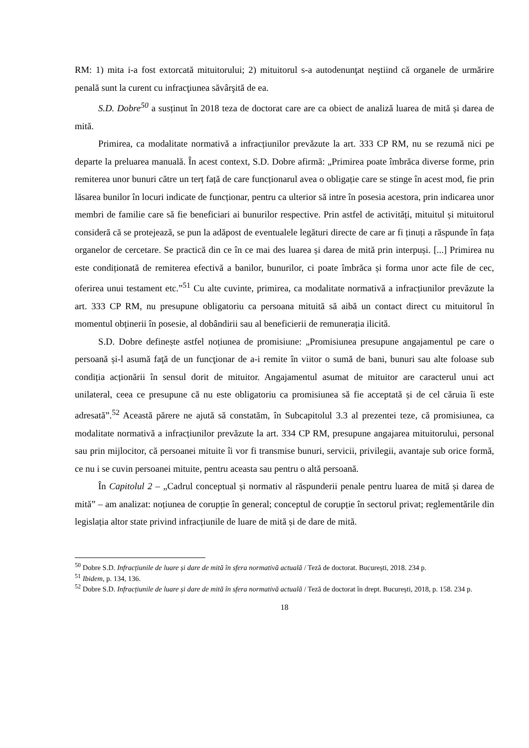RM: 1) mita i-a fost extorcată mituitorului; 2) mituitorul s-a autodenunţat neştiind că organele de urmărire penală sunt la curent cu infracţiunea săvârşită de ea.
S.D. Dobre<sup>50</sup> a susținut în 2018 teza de doctorat care are ca obiect de analiză luarea de mită și darea de mită.
Primirea, ca modalitate normativă a infracțiunilor prevăzute la art. 333 CP RM, nu se rezumă nici pe departe la preluarea manuală. În acest context, S.D. Dobre afirmă: „Primirea poate îmbrăca diverse forme, prin remiterea unor bunuri către un terț față de care funcționarul avea o obligație care se stinge în acest mod, fie prin lăsarea bunilor în locuri indicate de funcționar, pentru ca ulterior să intre în posesia acestora, prin indicarea unor membri de familie care să fie beneficiari ai bunurilor respective. Prin astfel de activități, mituitul și mituitorul consideră că se protejează, se pun la adăpost de eventualele legături directe de care ar fi ținuți a răspunde în fața organelor de cercetare. Se practică din ce în ce mai des luarea și darea de mită prin interpuși. [...] Primirea nu este condiționată de remiterea efectivă a banilor, bunurilor, ci poate îmbrăca și forma unor acte file de cec, oferirea unui testament etc.”<sup>51</sup> Cu alte cuvinte, primirea, ca modalitate normativă a infracțiunilor prevăzute la art. 333 CP RM, nu presupune obligatoriu ca persoana mituită să aibă un contact direct cu mituitorul în momentul obținerii în posesie, al dobândirii sau al beneficierii de remunerația ilicită.
S.D. Dobre definește astfel noțiunea de promisiune: „Promisiunea presupune angajamentul pe care o persoană și-l asumă faţă de un funcţionar de a-i remite în viitor o sumă de bani, bunuri sau alte foloase sub condiția acționării în sensul dorit de mituitor. Angajamentul asumat de mituitor are caracterul unui act unilateral, ceea ce presupune că nu este obligatoriu ca promisiunea să fie acceptată și de cel căruia îi este adresată”.<sup>52</sup> Această părere ne ajută să constatăm, în Subcapitolul 3.3 al prezentei teze, că promisiunea, ca modalitate normativă a infracțiunilor prevăzute la art. 334 CP RM, presupune angajarea mituitorului, personal sau prin mijlocitor, că persoanei mituite îi vor fi transmise bunuri, servicii, privilegii, avantaje sub orice formă, ce nu i se cuvin persoanei mituite, pentru aceasta sau pentru o altă persoană.
În Capitolul 2 – „Cadrul conceptual și normativ al răspunderii penale pentru luarea de mită și darea de mită” – am analizat: noțiunea de corupție în general; conceptul de corupție în sectorul privat; reglementările din legislația altor state privind infracțiunile de luare de mită și de dare de mită.
<sup>50</sup> Dobre S.D. Infracțiunile de luare și dare de mită în sfera normativă actuală / Teză de doctorat. București, 2018. 234 p.
<sup>51</sup> Ibidem, p. 134, 136.
<sup>52</sup> Dobre S.D. Infracțiunile de luare și dare de mită în sfera normativă actuală / Teză de doctorat în drept. București, 2018, p. 158. 234 p.
18